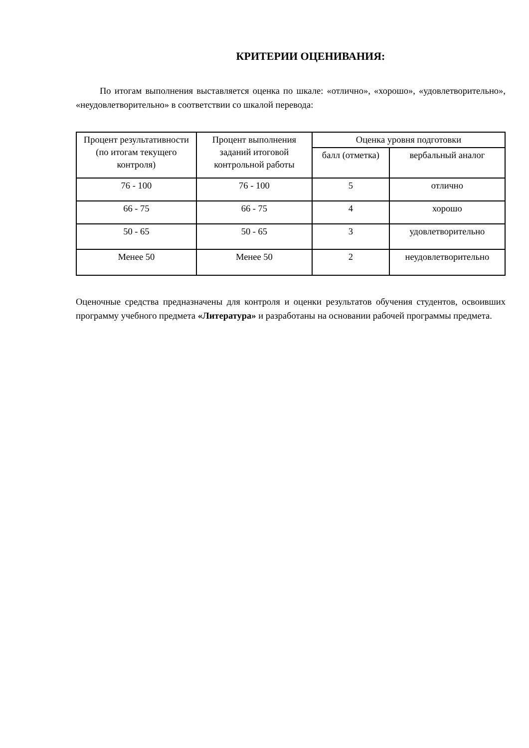КРИТЕРИИ ОЦЕНИВАНИЯ:
По итогам выполнения выставляется оценка по шкале: «отлично», «хорошо», «удовлетворительно», «неудовлетворительно» в соответствии со шкалой перевода:
| Процент результативности (по итогам текущего контроля) | Процент выполнения заданий итоговой контрольной работы | Оценка уровня подготовки | |
| --- | --- | --- | --- |
| | | балл (отметка) | вербальный аналог |
| 76 - 100 | 76 - 100 | 5 | отлично |
| 66 - 75 | 66 - 75 | 4 | хорошо |
| 50 - 65 | 50 - 65 | 3 | удовлетворительно |
| Менее 50 | Менее 50 | 2 | неудовлетворительно |
Оценочные средства предназначены для контроля и оценки результатов обучения студентов, освоивших программу учебного предмета «Литература» и разработаны на основании рабочей программы предмета.